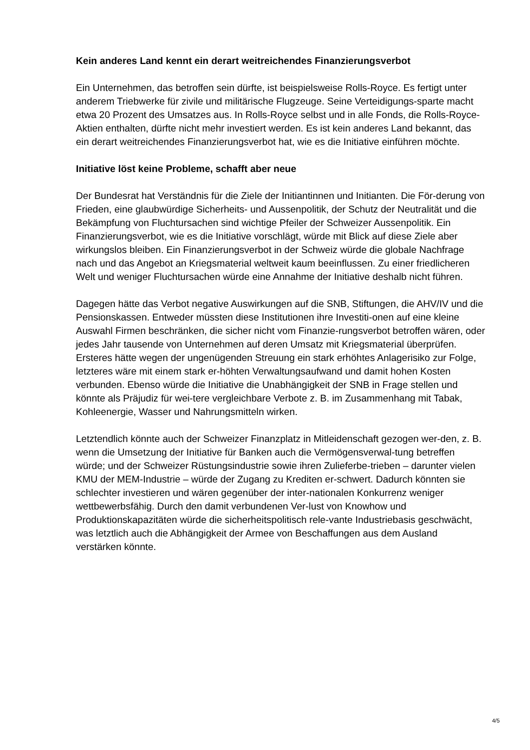Kein anderes Land kennt ein derart weitreichendes Finanzierungsverbot
Ein Unternehmen, das betroffen sein dürfte, ist beispielsweise Rolls-Royce. Es fertigt unter anderem Triebwerke für zivile und militärische Flugzeuge. Seine Verteidigungs-sparte macht etwa 20 Prozent des Umsatzes aus. In Rolls-Royce selbst und in alle Fonds, die Rolls-Royce-Aktien enthalten, dürfte nicht mehr investiert werden. Es ist kein anderes Land bekannt, das ein derart weitreichendes Finanzierungsverbot hat, wie es die Initiative einführen möchte.
Initiative löst keine Probleme, schafft aber neue
Der Bundesrat hat Verständnis für die Ziele der Initiantinnen und Initianten. Die För-derung von Frieden, eine glaubwürdige Sicherheits- und Aussenpolitik, der Schutz der Neutralität und die Bekämpfung von Fluchtursachen sind wichtige Pfeiler der Schweizer Aussenpolitik. Ein Finanzierungsverbot, wie es die Initiative vorschlägt, würde mit Blick auf diese Ziele aber wirkungslos bleiben. Ein Finanzierungsverbot in der Schweiz würde die globale Nachfrage nach und das Angebot an Kriegsmaterial weltweit kaum beeinflussen. Zu einer friedlicheren Welt und weniger Fluchtursachen würde eine Annahme der Initiative deshalb nicht führen.
Dagegen hätte das Verbot negative Auswirkungen auf die SNB, Stiftungen, die AHV/IV und die Pensionskassen. Entweder müssten diese Institutionen ihre Investiti-onen auf eine kleine Auswahl Firmen beschränken, die sicher nicht vom Finanzie-rungsverbot betroffen wären, oder jedes Jahr tausende von Unternehmen auf deren Umsatz mit Kriegsmaterial überprüfen. Ersteres hätte wegen der ungenügenden Streuung ein stark erhöhtes Anlagerisiko zur Folge, letzteres wäre mit einem stark er-höhten Verwaltungsaufwand und damit hohen Kosten verbunden. Ebenso würde die Initiative die Unabhängigkeit der SNB in Frage stellen und könnte als Präjudiz für wei-tere vergleichbare Verbote z. B. im Zusammenhang mit Tabak, Kohleenergie, Wasser und Nahrungsmitteln wirken.
Letztendlich könnte auch der Schweizer Finanzplatz in Mitleidenschaft gezogen wer-den, z. B. wenn die Umsetzung der Initiative für Banken auch die Vermögensverwal-tung betreffen würde; und der Schweizer Rüstungsindustrie sowie ihren Zulieferbe-trieben – darunter vielen KMU der MEM-Industrie – würde der Zugang zu Krediten er-schwert. Dadurch könnten sie schlechter investieren und wären gegenüber der inter-nationalen Konkurrenz weniger wettbewerbsfähig. Durch den damit verbundenen Ver-lust von Knowhow und Produktionskapazitäten würde die sicherheitspolitisch rele-vante Industriebasis geschwächt, was letztlich auch die Abhängigkeit der Armee von Beschaffungen aus dem Ausland verstärken könnte.
4/5